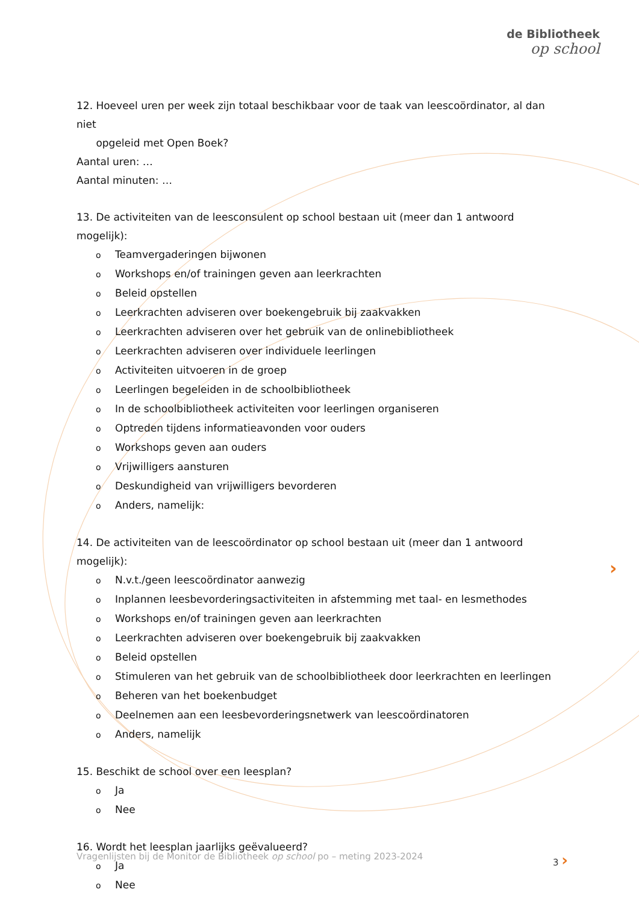de Bibliotheek
op school
12. Hoeveel uren per week zijn totaal beschikbaar voor de taak van leescoördinator, al dan niet
opgeleid met Open Boek?
Aantal uren: …
Aantal minuten: …
13. De activiteiten van de leesconsulent op school bestaan uit (meer dan 1 antwoord mogelijk):
o Teamvergaderingen bijwonen
o Workshops en/of trainingen geven aan leerkrachten
o Beleid opstellen
o Leerkrachten adviseren over boekengebruik bij zaakvakken
o Leerkrachten adviseren over het gebruik van de onlinebibliotheek
o Leerkrachten adviseren over individuele leerlingen
o Activiteiten uitvoeren in de groep
o Leerlingen begeleiden in de schoolbibliotheek
o In de schoolbibliotheek activiteiten voor leerlingen organiseren
o Optreden tijdens informatieavonden voor ouders
o Workshops geven aan ouders
o Vrijwilligers aansturen
o Deskundigheid van vrijwilligers bevorderen
o Anders, namelijk:
14. De activiteiten van de leescoördinator op school bestaan uit (meer dan 1 antwoord mogelijk):
o N.v.t./geen leescoördinator aanwezig
o Inplannen leesbevorderingsactiviteiten in afstemming met taal- en lesmethodes
o Workshops en/of trainingen geven aan leerkrachten
o Leerkrachten adviseren over boekengebruik bij zaakvakken
o Beleid opstellen
o Stimuleren van het gebruik van de schoolbibliotheek door leerkrachten en leerlingen
o Beheren van het boekenbudget
o Deelnemen aan een leesbevorderingsnetwerk van leescoördinatoren
o Anders, namelijk
15. Beschikt de school over een leesplan?
o Ja
o Nee
16. Wordt het leesplan jaarlijks geëvalueerd?
o Ja
o Nee
›
Vragenlijsten bij de Monitor de Bibliotheek op school po – meting 2023-2024 3 ›